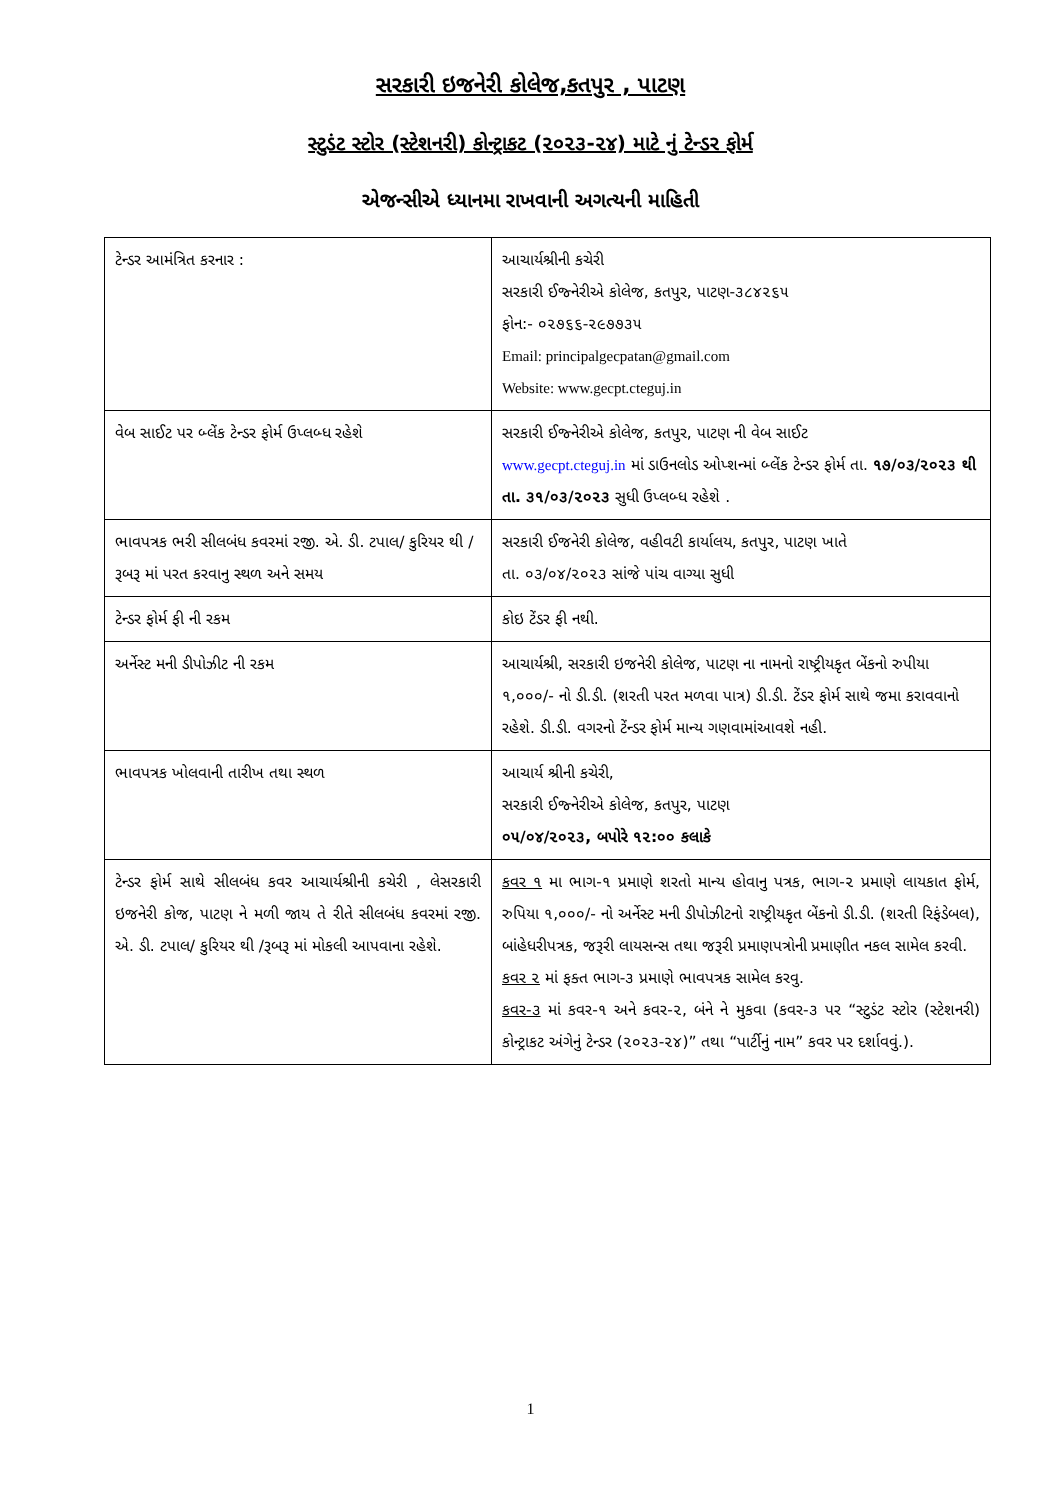સરકારી ઇજનેરી કોલેજ,કતપુર , પાટણ
સ્ટુડંટ સ્ટોર (સ્ટેશનરી) કોન્ટ્રાકટ (૨૦૨૩-૨૪) માટે નું ટેન્ડર ફોર્મ
એજન્સીએ ધ્યાનમા રાખવાની અગત્યની માહિતી
| ટેન્ડર આમંત્રિત કરનાર : | આચાર્યશ્રીની કચેરી સરકારી ઈજ્નેરીએ કોલેજ, કતપુર, પાટણ-૩૮૪૨૬૫ ફોન:- ૦૨૭૬૬-૨૯૭૭૩૫ Email: principalgecpatan@gmail.com Website: www.gecpt.cteguj.in |
| વેબ સાઈટ પર બ્લેંક ટેન્ડર ફોર્મ ઉપ્લબ્ધ રહેશે | સરકારી ઈજ્નેરીએ કોલેજ, કતપુર, પાટણ ની વેબ સાઈટ www.gecpt.cteguj.in માં ડાઉનલોડ ઓપ્શન્માં બ્લેંક ટેન્ડર ફોર્મ તા. ૧૭/૦૩/૨૦૨૩ થી તા. ૩૧/૦૩/૨૦૨૩ સુધી ઉપ્લબ્ધ રહેશે . |
| ભાવપત્રક ભરી સીલબંધ કવરમાં રજી. એ. ડી. ટપાલ/ કુરિયર થી /રૂબરૂ માં પરત કરવાનુ સ્થળ અને સમય | સરકારી ઈજનેરી કોલેજ, વહીવટી કાર્યાલય, કતપુર, પાટણ ખાતે તા. ૦૩/૦૪/૨૦૨૩ સાંજે પાંચ વાગ્યા સુધી |
| ટેન્ડર ફોર્મ ફી ની રકમ | કોઇ ટેંડર ફી નથી. |
| અર્નેસ્ટ મની ડીપોઝીટ ની રકમ | આચાર્યશ્રી, સરકારી ઇજનેરી કોલેજ, પાટણ ના નામનો રાષ્ટ્રીયકૃત બેંકનો રુપીયા ૧,૦૦૦/- નો ડી.ડી. (શરતી પરત મળવા પાત્ર) ડી.ડી. ટેંડર ફોર્મ સાથે જમા કરાવવાનો રહેશે. ડી.ડી. વગરનો ટેંન્ડર ફોર્મ માન્ય ગણવામાંઆવશે નહી. |
| ભાવપત્રક ખોલવાની તારીખ તથા સ્થળ | આચાર્ય શ્રીની કચેરી, સરકારી ઈજ્નેરીએ કોલેજ, કતપુર, પાટણ ૦૫/૦૪/૨૦૨૩, બપોરે ૧૨:૦૦ કલાકે |
| ટેન્ડર ફોર્મ સાથે સીલબંધ કવર આચાર્યશ્રીની કચેરી , લેસરકારી ઇજનેરી કોજ, પાટણ ને મળી જાય તે રીતે સીલબંધ કવરમાં રજી. એ. ડી. ટપાલ/ કુરિયર થી /રૂબરૂ માં મોકલી આપવાના રહેશે. | કવર ૧ મા ભાગ-૧ પ્રમાણે શરતો માન્ય હોવાનુ પત્રક, ભાગ-૨ પ્રમાણે લાયકાત ફોર્મ, રુપિયા ૧,૦૦૦/- નો અર્નેસ્ટ મની ડીપોઝીટનો રાષ્ટ્રીયકૃત બેંકનો ડી.ડી. (શરતી રિફંડેબલ), બાંહેધરીપત્રક, જરૂરી લાયસન્સ તથા જરૂરી પ્રમાણપત્રોની પ્રમાણીત નકલ સામેલ કરવી. કવર ૨ માં ફક્ત ભાગ-૩ પ્રમાણે ભાવપત્રક સામેલ કરવુ. કવર-૩ માં કવર-૧ અને કવર-૨, બંને ને મુકવા (કવર-૩ પર “સ્ટુડંટ સ્ટોર (સ્ટેશનરી) કોન્ટ્રાકટ અંગેનું ટેન્ડર (૨૦૨૩-૨૪)” તથા “પાર્ટીનું નામ” કવર પર દર્શાવવું.). |
1